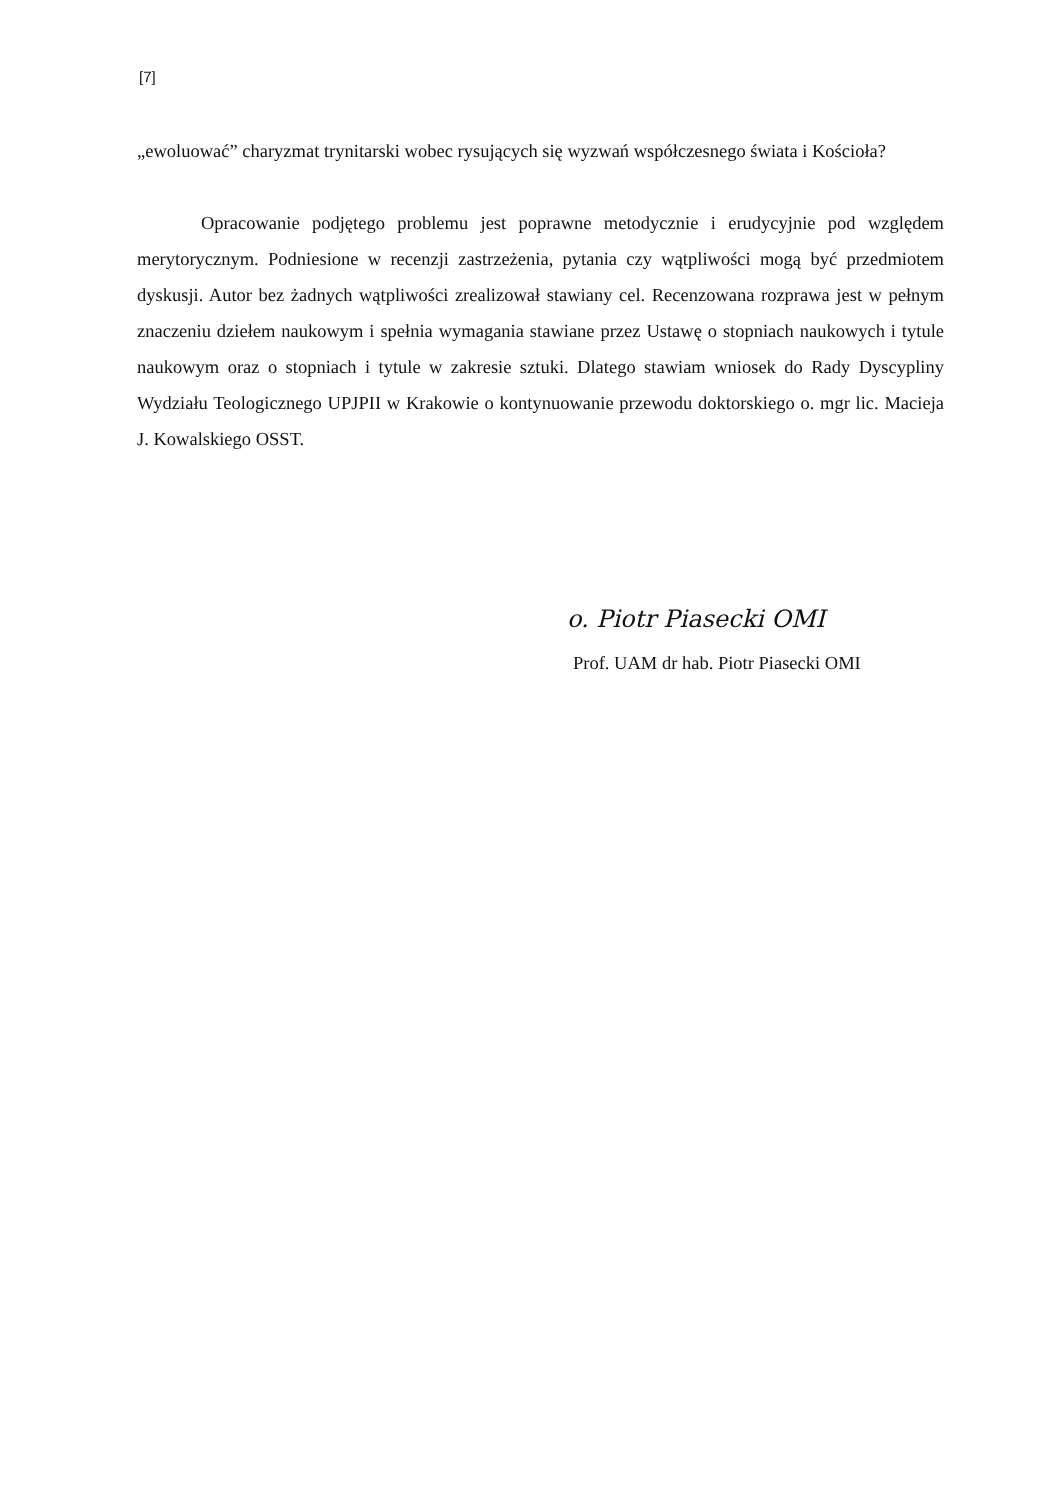[7]
„ewoluować” charyzmat trynitarski wobec rysujących się wyzwań współczesnego świata i Kościoła?
Opracowanie podjętego problemu jest poprawne metodycznie i erudycyjnie pod względem merytorycznym. Podniesione w recenzji zastrzeżenia, pytania czy wątpliwości mogą być przedmiotem dyskusji. Autor bez żadnych wątpliwości zrealizował stawiany cel. Recenzowana rozprawa jest w pełnym znaczeniu dziełem naukowym i spełnia wymagania stawiane przez Ustawę o stopniach naukowych i tytule naukowym oraz o stopniach i tytule w zakresie sztuki. Dlatego stawiam wniosek do Rady Dyscypliny Wydziału Teologicznego UPJPII w Krakowie o kontynuowanie przewodu doktorskiego o. mgr lic. Macieja J. Kowalskiego OSST.
o. Piotr Piasecki OMI
Prof. UAM dr hab. Piotr Piasecki OMI